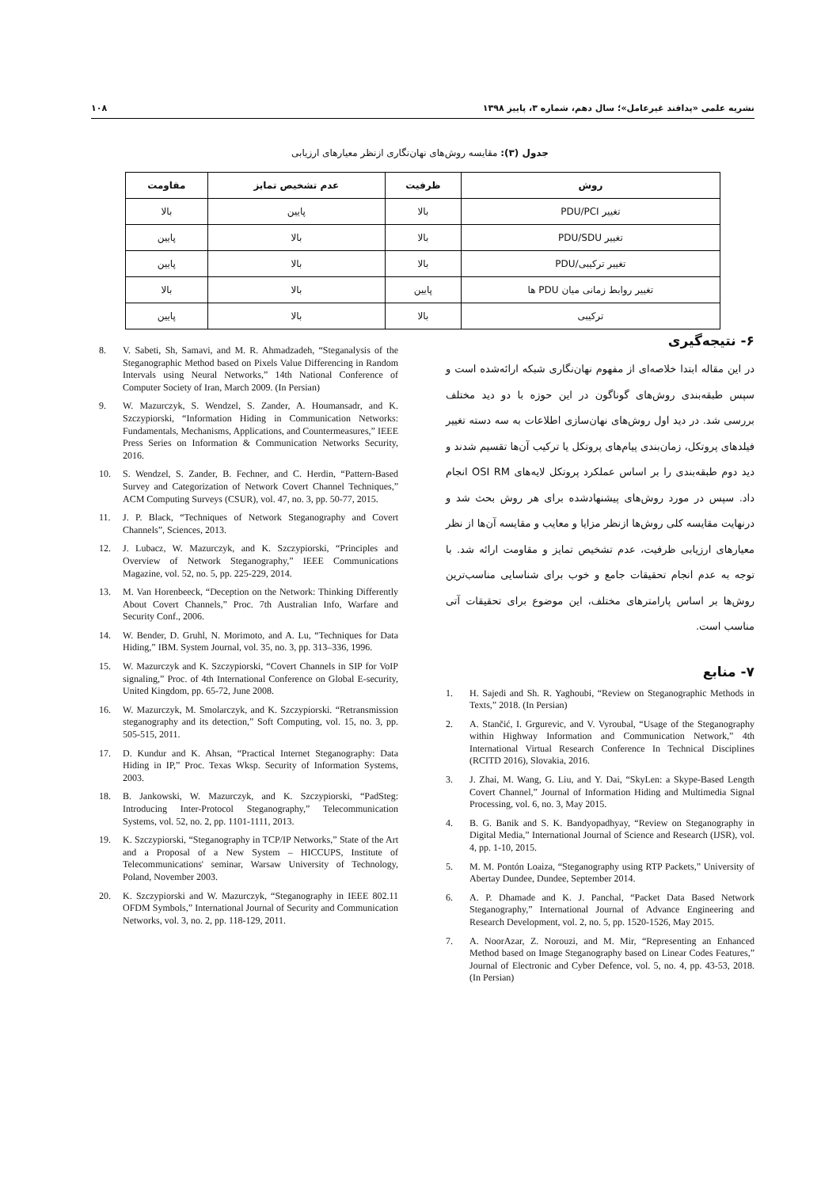نشریه علمی «پدافند غیرعامل»؛ سال دهم، شماره ۳، پاییز ۱۳۹۸ ۱۰۸
جدول (۳): مقایسه روش‌های نهان‌نگاری ازنظر معیارهای ارزیابی
| روش | ظرفیت | عدم تشخیص تمایز | مقاومت |
| --- | --- | --- | --- |
| تغییر PDU/PCI | بالا | پایین | بالا |
| تغییر PDU/SDU | بالا | بالا | پایین |
| تغییر ترکیبی/PDU | بالا | بالا | پایین |
| تغییر روابط زمانی میان PDU ها | پایین | بالا | بالا |
| ترکیبی | بالا | بالا | پایین |
۶- نتیجه‌گیری
در این مقاله ابتدا خلاصه‌ای از مفهوم نهان‌نگاری شبکه ارائه‌شده است و سپس طبقه‌بندی روش‌های گوناگون در این حوزه با دو دید مختلف بررسی شد. در دید اول روش‌های نهان‌سازی اطلاعات به سه دسته تغییر فیلدهای پروتکل، زمان‌بندی پیام‌های پروتکل یا ترکیب آن‌ها تقسیم شدند و دید دوم طبقه‌بندی را بر اساس عملکرد پروتکل لایه‌های OSI RM انجام داد. سپس در مورد روش‌های پیشنهادشده برای هر روش بحث شد و درنهایت مقایسه کلی روش‌ها ازنظر مزایا و معایب و مقایسه آن‌ها از نظر معیارهای ارزیابی ظرفیت، عدم تشخیص تمایز و مقاومت ارائه شد. با توجه به عدم انجام تحقیقات جامع و خوب برای شناسایی مناسب‌ترین روش‌ها بر اساس پارامترهای مختلف، این موضوع برای تحقیقات آتی مناسب است.
۷- منابع
1. H. Sajedi and Sh. R. Yaghoubi, “Review on Steganographic Methods in Texts,” 2018. (In Persian)
2. A. Stančić, I. Grgurevic, and V. Vyroubal, “Usage of the Steganography within Highway Information and Communication Network,” 4th International Virtual Research Conference In Technical Disciplines (RCITD 2016), Slovakia, 2016.
3. J. Zhai, M. Wang, G. Liu, and Y. Dai, “SkyLen: a Skype-Based Length Covert Channel,” Journal of Information Hiding and Multimedia Signal Processing, vol. 6, no. 3, May 2015.
4. B. G. Banik and S. K. Bandyopadhyay, “Review on Steganography in Digital Media,” International Journal of Science and Research (IJSR), vol. 4, pp. 1-10, 2015.
5. M. M. Pontón Loaiza, “Steganography using RTP Packets,” University of Abertay Dundee, Dundee, September 2014.
6. A. P. Dhamade and K. J. Panchal, “Packet Data Based Network Steganography,” International Journal of Advance Engineering and Research Development, vol. 2, no. 5, pp. 1520-1526, May 2015.
7. A. NoorAzar, Z. Norouzi, and M. Mir, “Representing an Enhanced Method based on Image Steganography based on Linear Codes Features,” Journal of Electronic and Cyber Defence, vol. 5, no. 4, pp. 43-53, 2018. (In Persian)
8. V. Sabeti, Sh, Samavi, and M. R. Ahmadzadeh, “Steganalysis of the Steganographic Method based on Pixels Value Differencing in Random Intervals using Neural Networks,” 14th National Conference of Computer Society of Iran, March 2009. (In Persian)
9. W. Mazurczyk, S. Wendzel, S. Zander, A. Houmansadr, and K. Szczypiorski, “Information Hiding in Communication Networks: Fundamentals, Mechanisms, Applications, and Countermeasures,” IEEE Press Series on Information & Communication Networks Security, 2016.
10. S. Wendzel, S. Zander, B. Fechner, and C. Herdin, “Pattern-Based Survey and Categorization of Network Covert Channel Techniques,” ACM Computing Surveys (CSUR), vol. 47, no. 3, pp. 50-77, 2015.
11. J. P. Black, “Techniques of Network Steganography and Covert Channels”, Sciences, 2013.
12. J. Lubacz, W. Mazurczyk, and K. Szczypiorski, “Principles and Overview of Network Steganography,” IEEE Communications Magazine, vol. 52, no. 5, pp. 225-229, 2014.
13. M. Van Horenbeeck, “Deception on the Network: Thinking Differently About Covert Channels,” Proc. 7th Australian Info, Warfare and Security Conf., 2006.
14. W. Bender, D. Gruhl, N. Morimoto, and A. Lu, “Techniques for Data Hiding,” IBM. System Journal, vol. 35, no. 3, pp. 313–336, 1996.
15. W. Mazurczyk and K. Szczypiorski, “Covert Channels in SIP for VoIP signaling,” Proc. of 4th International Conference on Global E-security, United Kingdom, pp. 65-72, June 2008.
16. W. Mazurczyk, M. Smolarczyk, and K. Szczypiorski. “Retransmission steganography and its detection,” Soft Computing, vol. 15, no. 3, pp. 505-515, 2011.
17. D. Kundur and K. Ahsan, “Practical Internet Steganography: Data Hiding in IP,” Proc. Texas Wksp. Security of Information Systems, 2003.
18. B. Jankowski, W. Mazurczyk, and K. Szczypiorski, “PadSteg: Introducing Inter-Protocol Steganography,” Telecommunication Systems, vol. 52, no. 2, pp. 1101-1111, 2013.
19. K. Szczypiorski, “Steganography in TCP/IP Networks,” State of the Art and a Proposal of a New System – HICCUPS, Institute of Telecommunications' seminar, Warsaw University of Technology, Poland, November 2003.
20. K. Szczypiorski and W. Mazurczyk, “Steganography in IEEE 802.11 OFDM Symbols,” International Journal of Security and Communication Networks, vol. 3, no. 2, pp. 118-129, 2011.